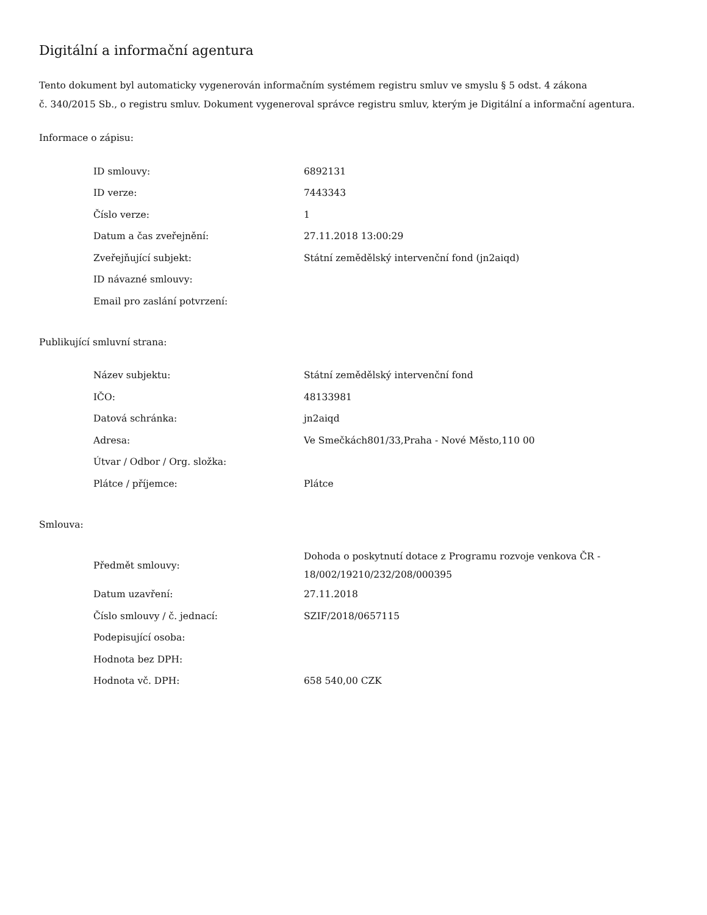Digitální a informační agentura
Tento dokument byl automaticky vygenerován informačním systémem registru smluv ve smyslu § 5 odst. 4 zákona
č. 340/2015 Sb., o registru smluv. Dokument vygeneroval správce registru smluv, kterým je Digitální a informační agentura.
Informace o zápisu:
| ID smlouvy: | 6892131 |
| ID verze: | 7443343 |
| Číslo verze: | 1 |
| Datum a čas zveřejnění: | 27.11.2018 13:00:29 |
| Zveřejňující subjekt: | Státní zemědělský intervenční fond (jn2aiqd) |
| ID návazné smlouvy: | |
| Email pro zaslání potvrzení: | |
Publikující smluvní strana:
| Název subjektu: | Státní zemědělský intervenční fond |
| IČO: | 48133981 |
| Datová schránka: | jn2aiqd |
| Adresa: | Ve Smečkách801/33,Praha - Nové Město,110 00 |
| Útvar / Odbor / Org. složka: | |
| Plátce / příjemce: | Plátce |
Smlouva:
| Předmět smlouvy: | Dohoda o poskytnutí dotace z Programu rozvoje venkova ČR - 18/002/19210/232/208/000395 |
| Datum uzavření: | 27.11.2018 |
| Číslo smlouvy / č. jednací: | SZIF/2018/0657115 |
| Podepisující osoba: | |
| Hodnota bez DPH: | |
| Hodnota vč. DPH: | 658 540,00 CZK |